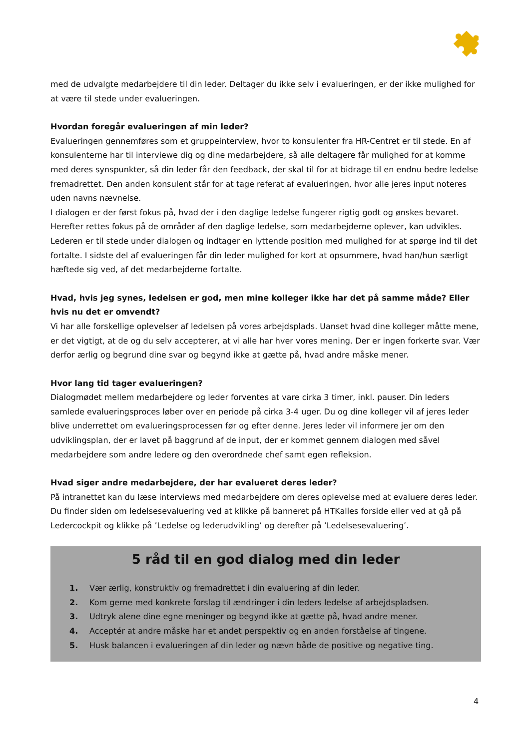med de udvalgte medarbejdere til din leder. Deltager du ikke selv i evalueringen, er der ikke mulighed for at være til stede under evalueringen.
Hvordan foregår evalueringen af min leder?
Evalueringen gennemføres som et gruppeinterview, hvor to konsulenter fra HR-Centret er til stede. En af konsulenterne har til interviewe dig og dine medarbejdere, så alle deltagere får mulighed for at komme med deres synspunkter, så din leder får den feedback, der skal til for at bidrage til en endnu bedre ledelse fremadrettet. Den anden konsulent står for at tage referat af evalueringen, hvor alle jeres input noteres uden navns nævnelse.
I dialogen er der først fokus på, hvad der i den daglige ledelse fungerer rigtig godt og ønskes bevaret. Herefter rettes fokus på de områder af den daglige ledelse, som medarbejderne oplever, kan udvikles. Lederen er til stede under dialogen og indtager en lyttende position med mulighed for at spørge ind til det fortalte. I sidste del af evalueringen får din leder mulighed for kort at opsummere, hvad han/hun særligt hæftede sig ved, af det medarbejderne fortalte.
Hvad, hvis jeg synes, ledelsen er god, men mine kolleger ikke har det på samme måde? Eller hvis nu det er omvendt?
Vi har alle forskellige oplevelser af ledelsen på vores arbejdsplads. Uanset hvad dine kolleger måtte mene, er det vigtigt, at de og du selv accepterer, at vi alle har hver vores mening. Der er ingen forkerte svar. Vær derfor ærlig og begrund dine svar og begynd ikke at gætte på, hvad andre måske mener.
Hvor lang tid tager evalueringen?
Dialogmødet mellem medarbejdere og leder forventes at vare cirka 3 timer, inkl. pauser. Din leders samlede evalueringsproces løber over en periode på cirka 3-4 uger. Du og dine kolleger vil af jeres leder blive underrettet om evalueringsprocessen før og efter denne. Jeres leder vil informere jer om den udviklingsplan, der er lavet på baggrund af de input, der er kommet gennem dialogen med såvel medarbejdere som andre ledere og den overordnede chef samt egen refleksion.
Hvad siger andre medarbejdere, der har evalueret deres leder?
På intranettet kan du læse interviews med medarbejdere om deres oplevelse med at evaluere deres leder. Du finder siden om ledelsesevaluering ved at klikke på banneret på HTKalles forside eller ved at gå på Ledercockpit og klikke på ’Ledelse og lederudvikling’ og derefter på ’Ledelsesevaluering’.
5 råd til en god dialog med din leder
1. Vær ærlig, konstruktiv og fremadrettet i din evaluering af din leder.
2. Kom gerne med konkrete forslag til ændringer i din leders ledelse af arbejdspladsen.
3. Udtryk alene dine egne meninger og begynd ikke at gætte på, hvad andre mener.
4. Acceptér at andre måske har et andet perspektiv og en anden forståelse af tingene.
5. Husk balancen i evalueringen af din leder og nævn både de positive og negative ting.
4